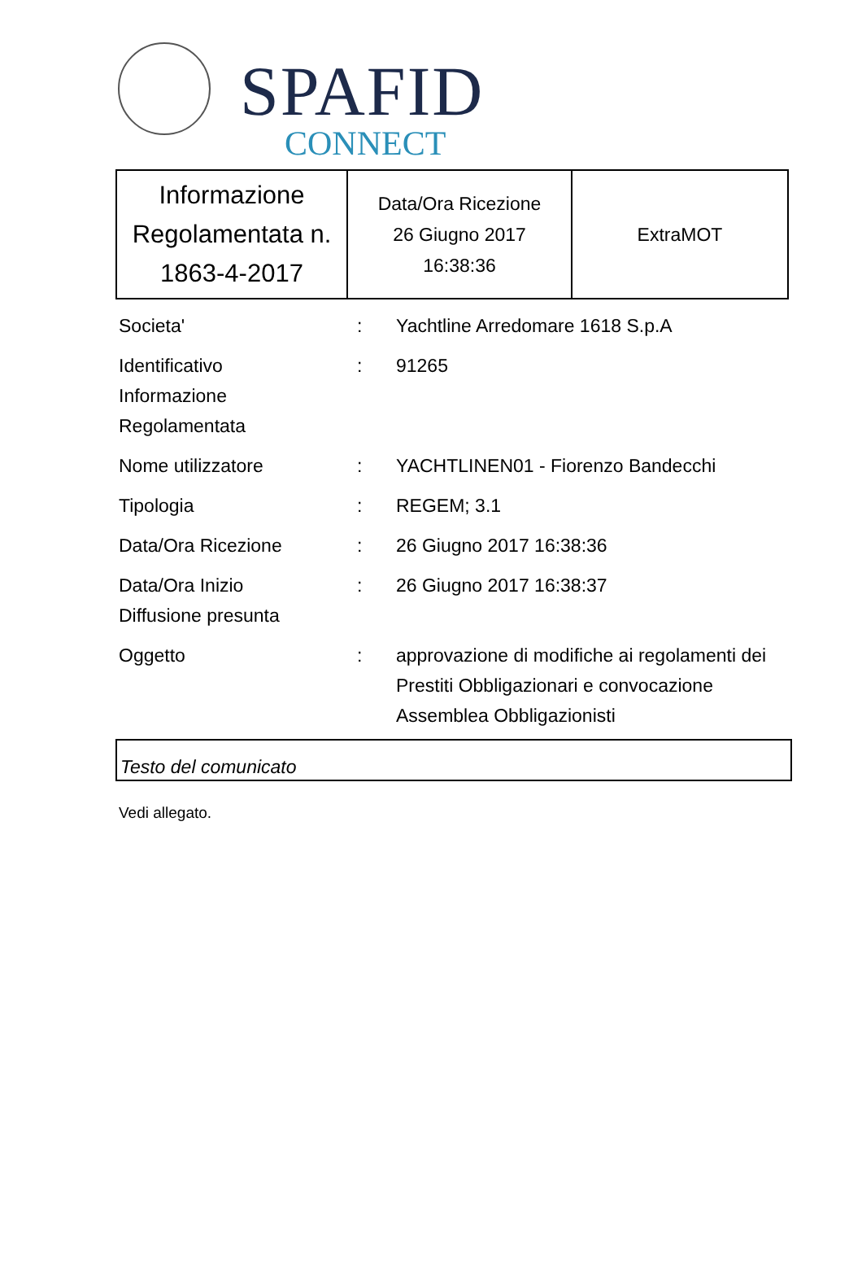SPAFID
CONNECT
| Informazione Regolamentata n. 1863-4-2017 | Data/Ora Ricezione 26 Giugno 2017 16:38:36 | ExtraMOT |
| Societa' | : | Yachtline Arredomare 1618 S.p.A |
| Identificativo Informazione Regolamentata | : | 91265 |
| Nome utilizzatore | : | YACHTLINEN01 - Fiorenzo Bandecchi |
| Tipologia | : | REGEM; 3.1 |
| Data/Ora Ricezione | : | 26 Giugno 2017 16:38:36 |
| Data/Ora Inizio Diffusione presunta | : | 26 Giugno 2017 16:38:37 |
| Oggetto | : | approvazione di modifiche ai regolamenti dei Prestiti Obbligazionari e convocazione Assemblea Obbligazionisti |
Testo del comunicato
Vedi allegato.